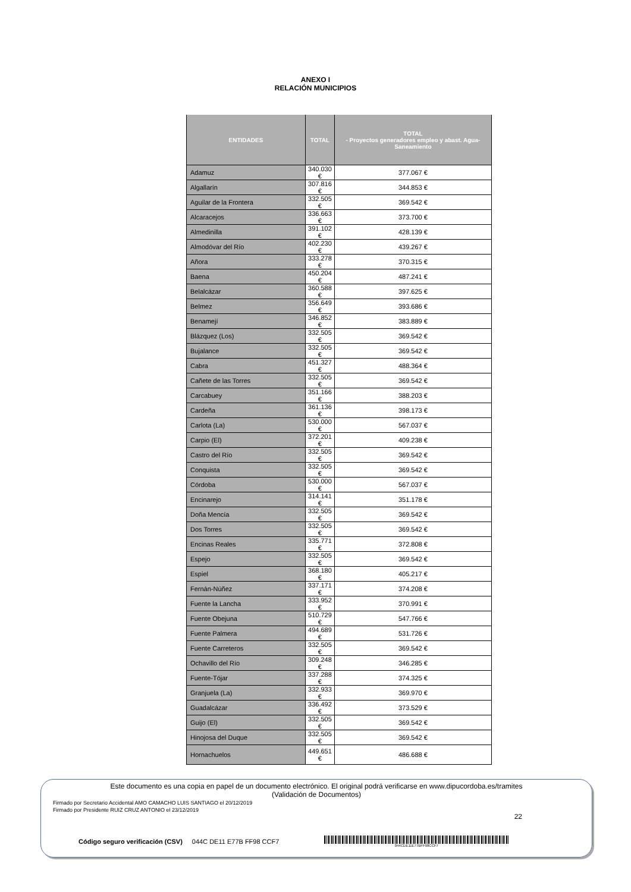ANEXO I
RELACIÓN MUNICIPIOS
| ENTIDADES | TOTAL | TOTAL - Proyectos generadores empleo y abast. Agua-Saneamiento |
| --- | --- | --- |
| Adamuz | 340.030 € | 377.067 € |
| Algallarín | 307.816 € | 344.853 € |
| Aguilar de la Frontera | 332.505 € | 369.542 € |
| Alcaracejos | 336.663 € | 373.700 € |
| Almedinilla | 391.102 € | 428.139 € |
| Almodóvar del Río | 402.230 € | 439.267 € |
| Añora | 333.278 € | 370.315 € |
| Baena | 450.204 € | 487.241 € |
| Belalcázar | 360.588 € | 397.625 € |
| Belmez | 356.649 € | 393.686 € |
| Benamejí | 346.852 € | 383.889 € |
| Blázquez (Los) | 332.505 € | 369.542 € |
| Bujalance | 332.505 € | 369.542 € |
| Cabra | 451.327 € | 488.364 € |
| Cañete de las Torres | 332.505 € | 369.542 € |
| Carcabuey | 351.166 € | 388.203 € |
| Cardeña | 361.136 € | 398.173 € |
| Carlota (La) | 530.000 € | 567.037 € |
| Carpio (El) | 372.201 € | 409.238 € |
| Castro del Río | 332.505 € | 369.542 € |
| Conquista | 332.505 € | 369.542 € |
| Córdoba | 530.000 € | 567.037 € |
| Encinarejo | 314.141 € | 351.178 € |
| Doña Mencía | 332.505 € | 369.542 € |
| Dos Torres | 332.505 € | 369.542 € |
| Encinas Reales | 335.771 € | 372.808 € |
| Espejo | 332.505 € | 369.542 € |
| Espiel | 368.180 € | 405.217 € |
| Fernán-Núñez | 337.171 € | 374.208 € |
| Fuente la Lancha | 333.952 € | 370.991 € |
| Fuente Obejuna | 510.729 € | 547.766 € |
| Fuente Palmera | 494.689 € | 531.726 € |
| Fuente Carreteros | 332.505 € | 369.542 € |
| Ochavillo del Río | 309.248 € | 346.285 € |
| Fuente-Tójar | 337.288 € | 374.325 € |
| Granjuela (La) | 332.933 € | 369.970 € |
| Guadalcázar | 336.492 € | 373.529 € |
| Guijo (El) | 332.505 € | 369.542 € |
| Hinojosa del Duque | 332.505 € | 369.542 € |
| Hornachuelos | 449.651 € | 486.688 € |
22
Este documento es una copia en papel de un documento electrónico. El original podrá verificarse en www.dipucordoba.es/tramites
(Validación de Documentos)
Firmado por Secretario Accidental AMO CAMACHO LUIS SANTIAGO el 20/12/2019
Firmado por Presidente RUIZ CRUZ ANTONIO el 23/12/2019
Código seguro verificación (CSV) 044C DE11 E77B FF98 CCF7
044CDE11E77BFF98CCF7